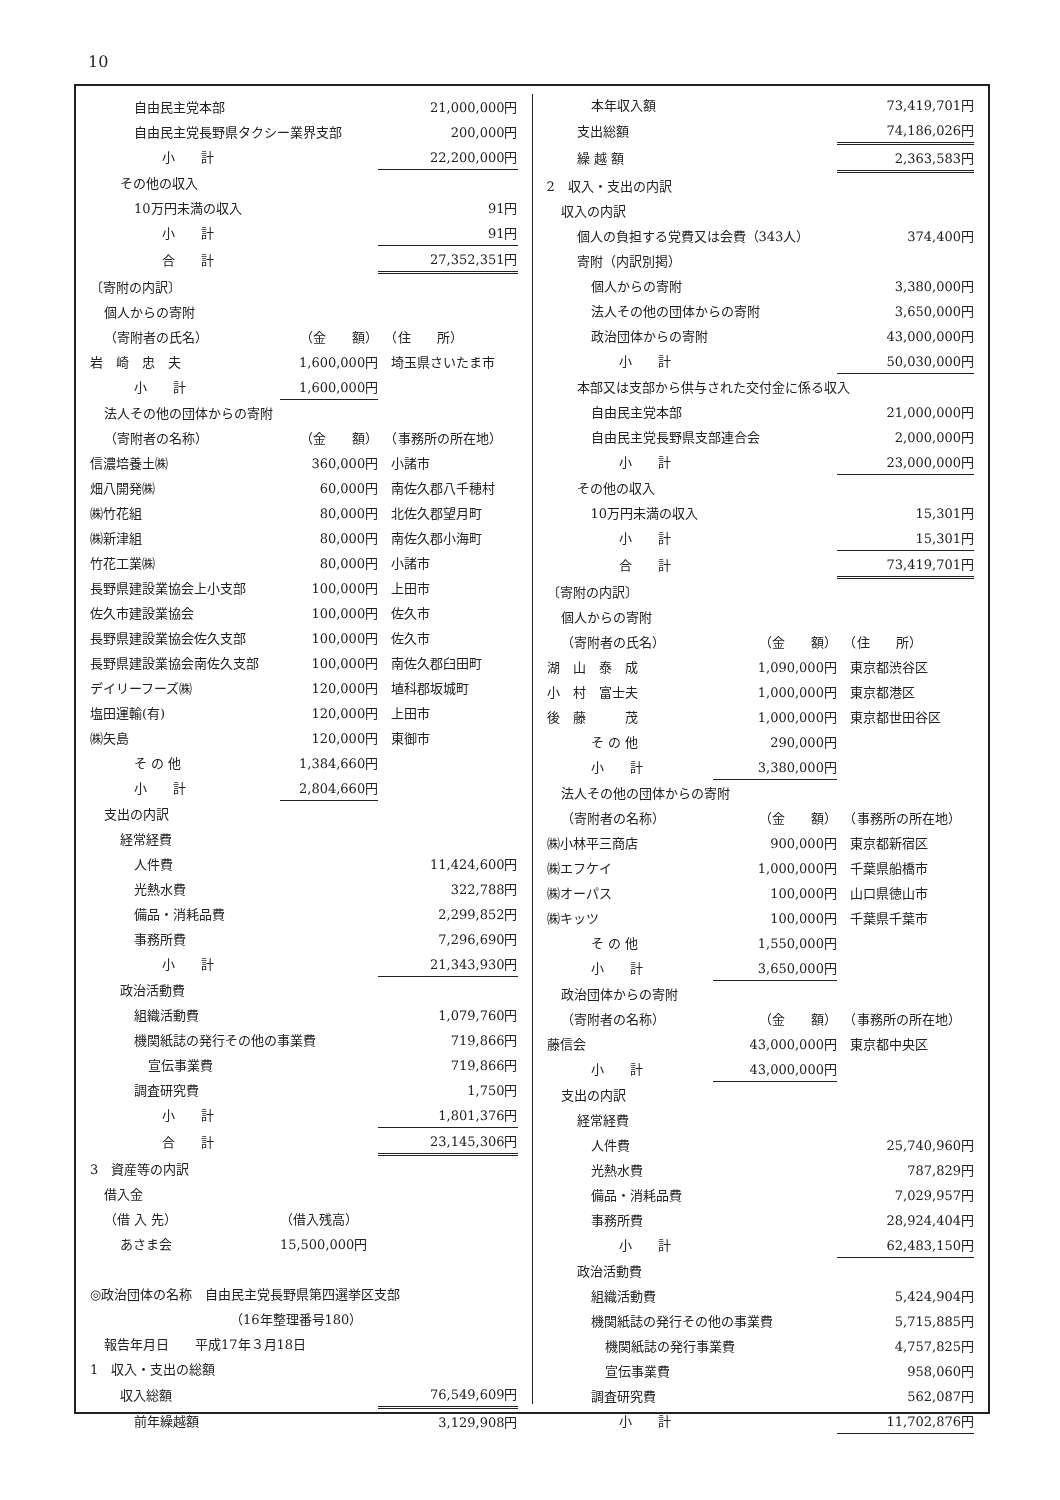10
| 自由民主党本部 | | | 21,000,000円 |
| 自由民主党長野県タクシー業界支部 | | | 200,000円 |
| 小 計 | | | 22,200,000円 |
| その他の収入 | | | |
| 10万円未満の収入 | | | 91円 |
| 小 計 | | | 91円 |
| 合 計 | | | 27,352,351円 |
| 〔寄附の内訳〕 | | | |
| 個人からの寄附 | | | |
| （寄附者の氏名） | （金 額） | （住 所） | |
| 岩 崎 忠 夫 | 1,600,000円 | 埼玉県さいたま市 | |
| 小 計 | 1,600,000円 | | |
| 法人その他の団体からの寄附 | | | |
| （寄附者の名称） | （金 額） | （事務所の所在地） | |
| 信濃培養土㈱ | 360,000円 | 小諸市 | |
| 畑八開発㈱ | 60,000円 | 南佐久郡八千穂村 | |
| ㈱竹花組 | 80,000円 | 北佐久郡望月町 | |
| ㈱新津組 | 80,000円 | 南佐久郡小海町 | |
| 竹花工業㈱ | 80,000円 | 小諸市 | |
| 長野県建設業協会上小支部 | 100,000円 | 上田市 | |
| 佐久市建設業協会 | 100,000円 | 佐久市 | |
| 長野県建設業協会佐久支部 | 100,000円 | 佐久市 | |
| 長野県建設業協会南佐久支部 | 100,000円 | 南佐久郡臼田町 | |
| デイリーフーズ㈱ | 120,000円 | 埴科郡坂城町 | |
| 塩田運輸(有) | 120,000円 | 上田市 | |
| ㈱矢島 | 120,000円 | 東御市 | |
| そ の 他 | 1,384,660円 | | |
| 小 計 | 2,804,660円 | | |
| 支出の内訳 | | | |
| 経常経費 | | | |
| 人件費 | | | 11,424,600円 |
| 光熱水費 | | | 322,788円 |
| 備品・消耗品費 | | | 2,299,852円 |
| 事務所費 | | | 7,296,690円 |
| 小 計 | | | 21,343,930円 |
| 政治活動費 | | | |
| 組織活動費 | | | 1,079,760円 |
| 機関紙誌の発行その他の事業費 | | | 719,866円 |
| 宣伝事業費 | | | 719,866円 |
| 調査研究費 | | | 1,750円 |
| 小 計 | | | 1,801,376円 |
| 合 計 | | | 23,145,306円 |
| 3 資産等の内訳 | | | |
| 借入金 | | | |
| （借 入 先） | （借入残高） | | |
| あさま会 | 15,500,000円 | | |
| ◎政治団体の名称 自由民主党長野県第四選挙区支部 | | | |
| （16年整理番号180） | | | |
| 報告年月日 平成17年３月18日 | | | |
| 1 収入・支出の総額 | | | |
| 収入総額 | | | 76,549,609円 |
| 前年繰越額 | | | 3,129,908円 |
| 本年収入額 | | | 73,419,701円 |
| 支出総額 | | | 74,186,026円 |
| 繰 越 額 | | | 2,363,583円 |
| 2 収入・支出の内訳 | | | |
| 収入の内訳 | | | |
| 個人の負担する党費又は会費（343人） | | | 374,400円 |
| 寄附（内訳別掲） | | | |
| 個人からの寄附 | | | 3,380,000円 |
| 法人その他の団体からの寄附 | | | 3,650,000円 |
| 政治団体からの寄附 | | | 43,000,000円 |
| 小 計 | | | 50,030,000円 |
| 本部又は支部から供与された交付金に係る収入 | | | |
| 自由民主党本部 | | | 21,000,000円 |
| 自由民主党長野県支部連合会 | | | 2,000,000円 |
| 小 計 | | | 23,000,000円 |
| その他の収入 | | | |
| 10万円未満の収入 | | | 15,301円 |
| 小 計 | | | 15,301円 |
| 合 計 | | | 73,419,701円 |
| 〔寄附の内訳〕 | | | |
| 個人からの寄附 | | | |
| （寄附者の氏名） | （金 額） | （住 所） | |
| 湖 山 泰 成 | 1,090,000円 | 東京都渋谷区 | |
| 小 村 富士夫 | 1,000,000円 | 東京都港区 | |
| 後 藤 茂 | 1,000,000円 | 東京都世田谷区 | |
| そ の 他 | 290,000円 | | |
| 小 計 | 3,380,000円 | | |
| 法人その他の団体からの寄附 | | | |
| （寄附者の名称） | （金 額） | （事務所の所在地） | |
| ㈱小林平三商店 | 900,000円 | 東京都新宿区 | |
| ㈱エフケイ | 1,000,000円 | 千葉県船橋市 | |
| ㈱オーパス | 100,000円 | 山口県徳山市 | |
| ㈱キッツ | 100,000円 | 千葉県千葉市 | |
| そ の 他 | 1,550,000円 | | |
| 小 計 | 3,650,000円 | | |
| 政治団体からの寄附 | | | |
| （寄附者の名称） | （金 額） | （事務所の所在地） | |
| 藤信会 | 43,000,000円 | 東京都中央区 | |
| 小 計 | 43,000,000円 | | |
| 支出の内訳 | | | |
| 経常経費 | | | |
| 人件費 | | | 25,740,960円 |
| 光熱水費 | | | 787,829円 |
| 備品・消耗品費 | | | 7,029,957円 |
| 事務所費 | | | 28,924,404円 |
| 小 計 | | | 62,483,150円 |
| 政治活動費 | | | |
| 組織活動費 | | | 5,424,904円 |
| 機関紙誌の発行その他の事業費 | | | 5,715,885円 |
| 機関紙誌の発行事業費 | | | 4,757,825円 |
| 宣伝事業費 | | | 958,060円 |
| 調査研究費 | | | 562,087円 |
| 小 計 | | | 11,702,876円 |